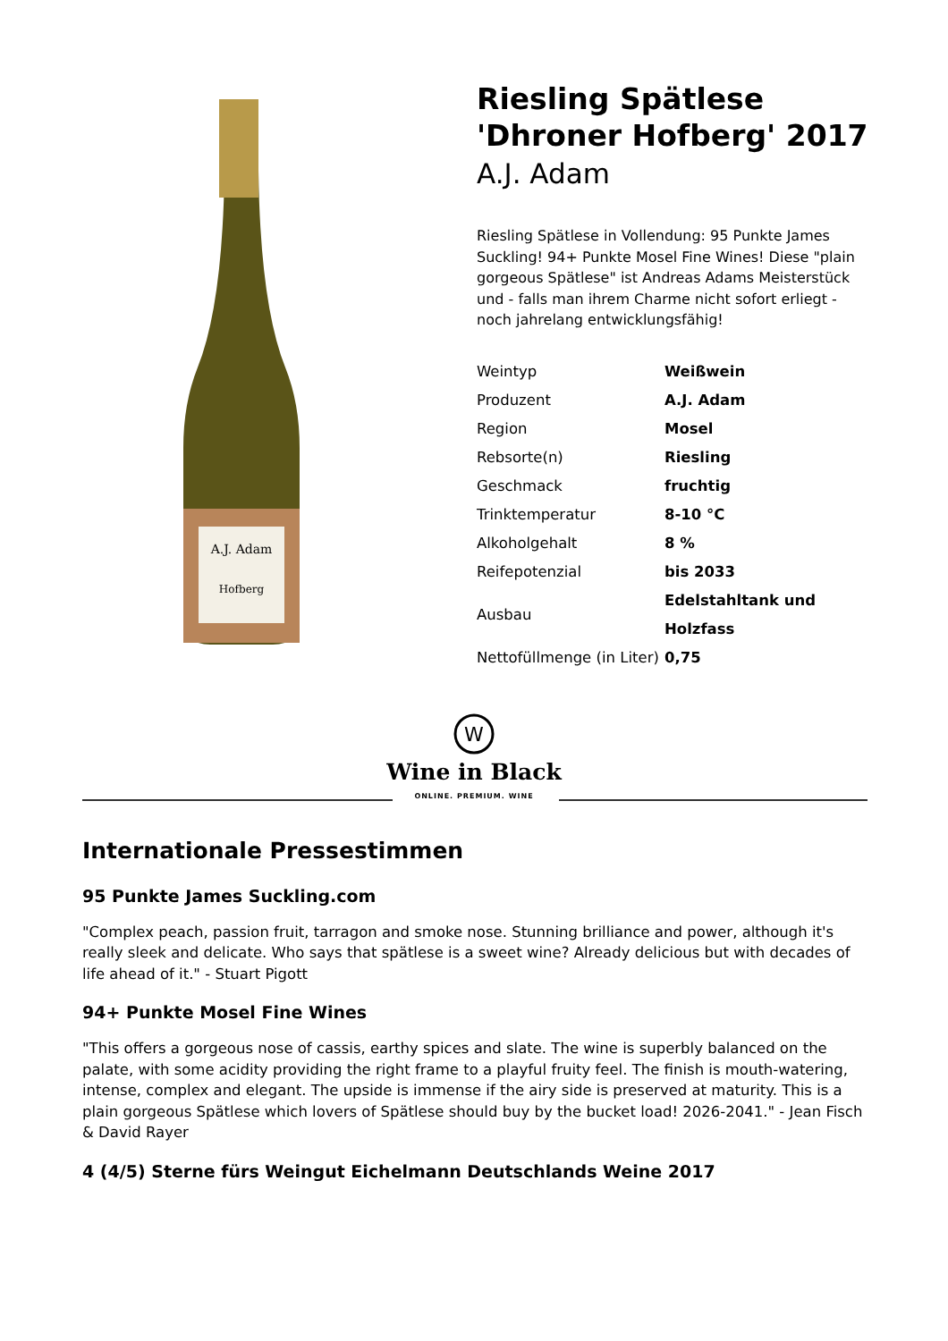A.J. Adam
Hofberg
Riesling Spätlese 'Dhroner Hofberg' 2017
A.J. Adam
Riesling Spätlese in Vollendung: 95 Punkte James Suckling! 94+ Punkte Mosel Fine Wines! Diese "plain gorgeous Spätlese" ist Andreas Adams Meisterstück und - falls man ihrem Charme nicht sofort erliegt - noch jahrelang entwicklungsfähig!
| Weintyp | Weißwein |
| Produzent | A.J. Adam |
| Region | Mosel |
| Rebsorte(n) | Riesling |
| Geschmack | fruchtig |
| Trinktemperatur | 8-10 °C |
| Alkoholgehalt | 8 % |
| Reifepotenzial | bis 2033 |
| Ausbau | Edelstahltank und Holzfass |
| Nettofüllmenge (in Liter) | 0,75 |
W
Wine in Black
ONLINE. PREMIUM. WINE
Internationale Pressestimmen
95 Punkte James Suckling.com
"Complex peach, passion fruit, tarragon and smoke nose. Stunning brilliance and power, although it's really sleek and delicate. Who says that spätlese is a sweet wine? Already delicious but with decades of life ahead of it." - Stuart Pigott
94+ Punkte Mosel Fine Wines
"This offers a gorgeous nose of cassis, earthy spices and slate. The wine is superbly balanced on the palate, with some acidity providing the right frame to a playful fruity feel. The finish is mouth-watering, intense, complex and elegant. The upside is immense if the airy side is preserved at maturity. This is a plain gorgeous Spätlese which lovers of Spätlese should buy by the bucket load! 2026-2041." - Jean Fisch & David Rayer
4 (4/5) Sterne fürs Weingut Eichelmann Deutschlands Weine 2017